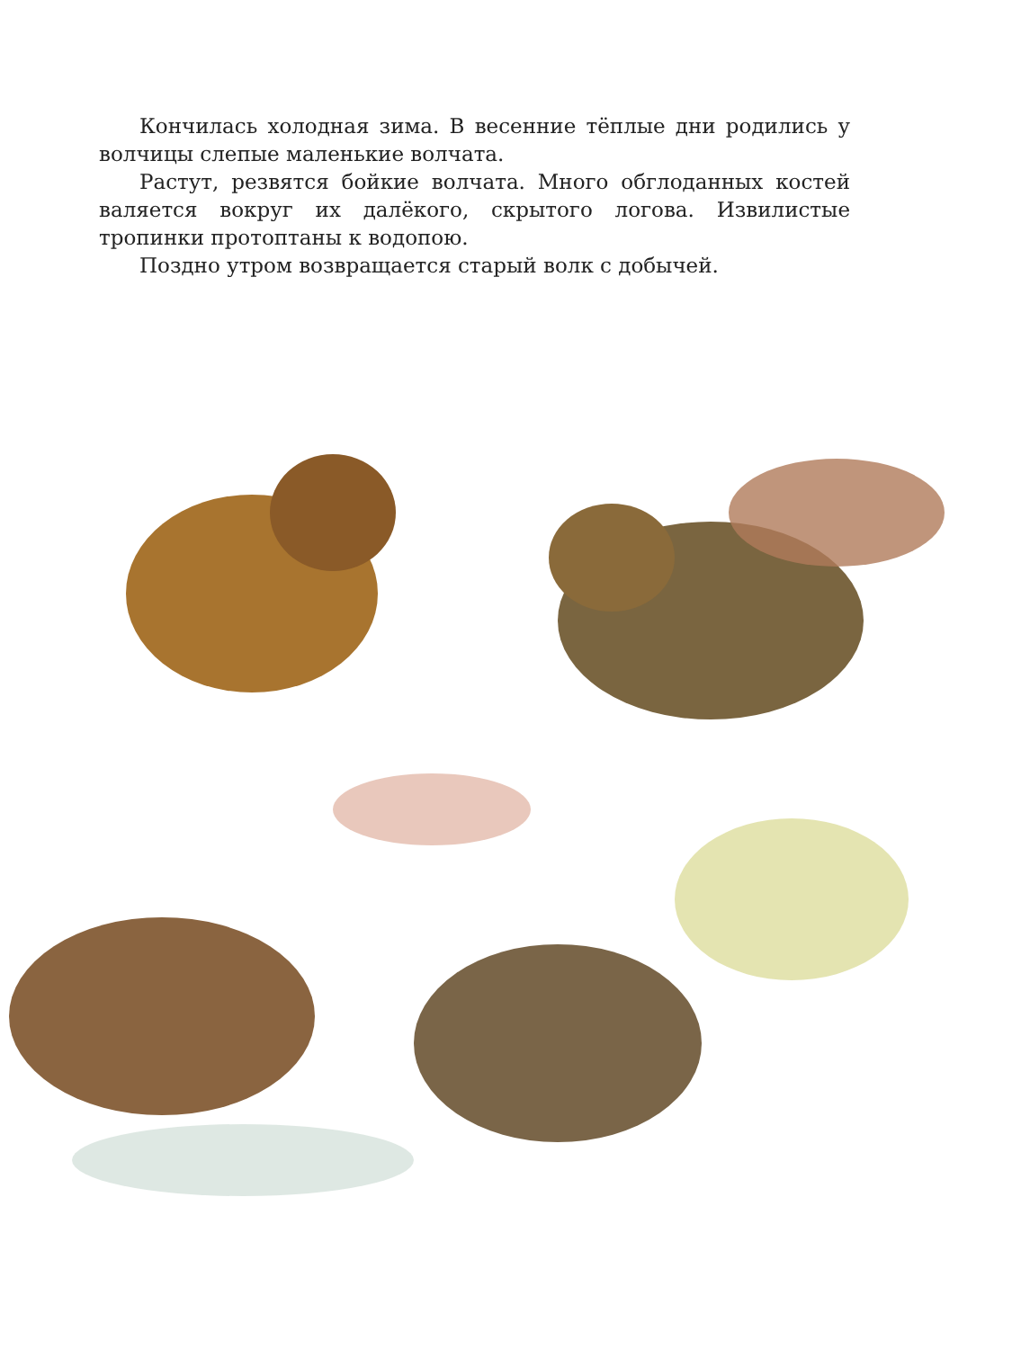Кончилась холодная зима. В весенние тёплые дни родились у волчицы слепые маленькие волчата.
Растут, резвятся бойкие волчата. Много обглоданных костей валяется вокруг их далёкого, скрытого логова. Извилистые тропинки протоптаны к водопою.
Поздно утром возвращается старый волк с добычей.